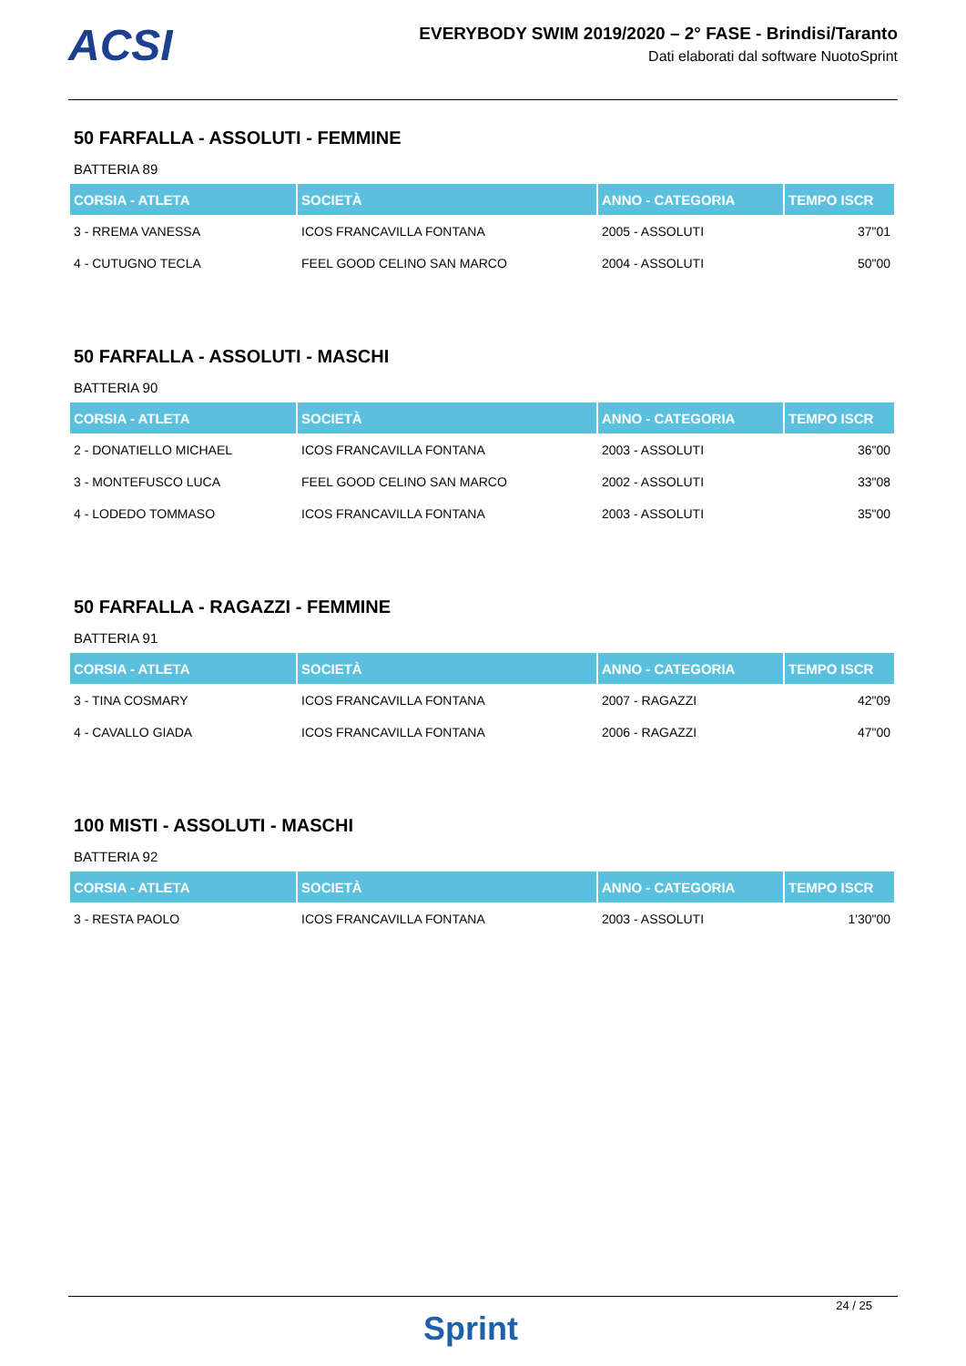ACSI
EVERYBODY SWIM 2019/2020 – 2° FASE - Brindisi/Taranto
Dati elaborati dal software NuotoSprint
50 FARFALLA - ASSOLUTI - FEMMINE
BATTERIA 89
| CORSIA - ATLETA | SOCIETÀ | ANNO - CATEGORIA | TEMPO ISCR |
| --- | --- | --- | --- |
| 3 - RREMA VANESSA | ICOS FRANCAVILLA FONTANA | 2005 - ASSOLUTI | 37"01 |
| 4 - CUTUGNO TECLA | FEEL GOOD CELINO SAN MARCO | 2004 - ASSOLUTI | 50"00 |
50 FARFALLA - ASSOLUTI - MASCHI
BATTERIA 90
| CORSIA - ATLETA | SOCIETÀ | ANNO - CATEGORIA | TEMPO ISCR |
| --- | --- | --- | --- |
| 2 - DONATIELLO MICHAEL | ICOS FRANCAVILLA FONTANA | 2003 - ASSOLUTI | 36"00 |
| 3 - MONTEFUSCO LUCA | FEEL GOOD CELINO SAN MARCO | 2002 - ASSOLUTI | 33"08 |
| 4 - LODEDO TOMMASO | ICOS FRANCAVILLA FONTANA | 2003 - ASSOLUTI | 35"00 |
50 FARFALLA - RAGAZZI - FEMMINE
BATTERIA 91
| CORSIA - ATLETA | SOCIETÀ | ANNO - CATEGORIA | TEMPO ISCR |
| --- | --- | --- | --- |
| 3 - TINA COSMARY | ICOS FRANCAVILLA FONTANA | 2007 - RAGAZZI | 42"09 |
| 4 - CAVALLO GIADA | ICOS FRANCAVILLA FONTANA | 2006 - RAGAZZI | 47"00 |
100 MISTI - ASSOLUTI - MASCHI
BATTERIA 92
| CORSIA - ATLETA | SOCIETÀ | ANNO - CATEGORIA | TEMPO ISCR |
| --- | --- | --- | --- |
| 3 - RESTA PAOLO | ICOS FRANCAVILLA FONTANA | 2003 - ASSOLUTI | 1'30"00 |
24 / 25
Sprint